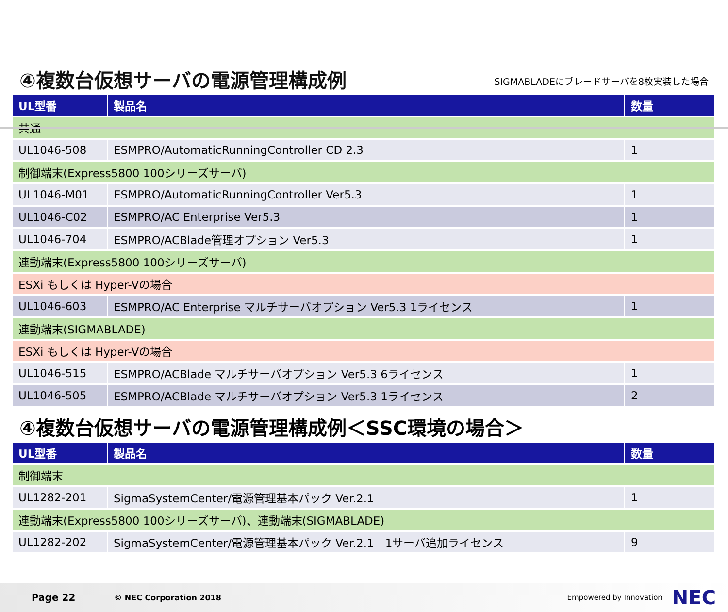④複数台仮想サーバの電源管理構成例
SIGMABLADEにブレードサーバを8枚実装した場合
| UL型番 | 製品名 | 数量 |
| --- | --- | --- |
| 共通 | | |
| UL1046-508 | ESMPRO/AutomaticRunningController CD 2.3 | 1 |
| 制御端末(Express5800 100シリーズサーバ) | | |
| UL1046-M01 | ESMPRO/AutomaticRunningController Ver5.3 | 1 |
| UL1046-C02 | ESMPRO/AC Enterprise Ver5.3 | 1 |
| UL1046-704 | ESMPRO/ACBlade管理オプション Ver5.3 | 1 |
| 連動端末(Express5800 100シリーズサーバ) | | |
| ESXi もしくは Hyper-Vの場合 | | |
| UL1046-603 | ESMPRO/AC Enterprise マルチサーバオプション Ver5.3 1ライセンス | 1 |
| 連動端末(SIGMABLADE) | | |
| ESXi もしくは Hyper-Vの場合 | | |
| UL1046-515 | ESMPRO/ACBlade マルチサーバオプション Ver5.3 6ライセンス | 1 |
| UL1046-505 | ESMPRO/ACBlade マルチサーバオプション Ver5.3 1ライセンス | 2 |
④複数台仮想サーバの電源管理構成例＜SSC環境の場合＞
| UL型番 | 製品名 | 数量 |
| --- | --- | --- |
| 制御端末 | | |
| UL1282-201 | SigmaSystemCenter/電源管理基本パック Ver.2.1 | 1 |
| 連動端末(Express5800 100シリーズサーバ)、連動端末(SIGMABLADE) | | |
| UL1282-202 | SigmaSystemCenter/電源管理基本パック Ver.2.1 1サーバ追加ライセンス | 9 |
Page 22 © NEC Corporation 2018 Empowered by Innovation NEC